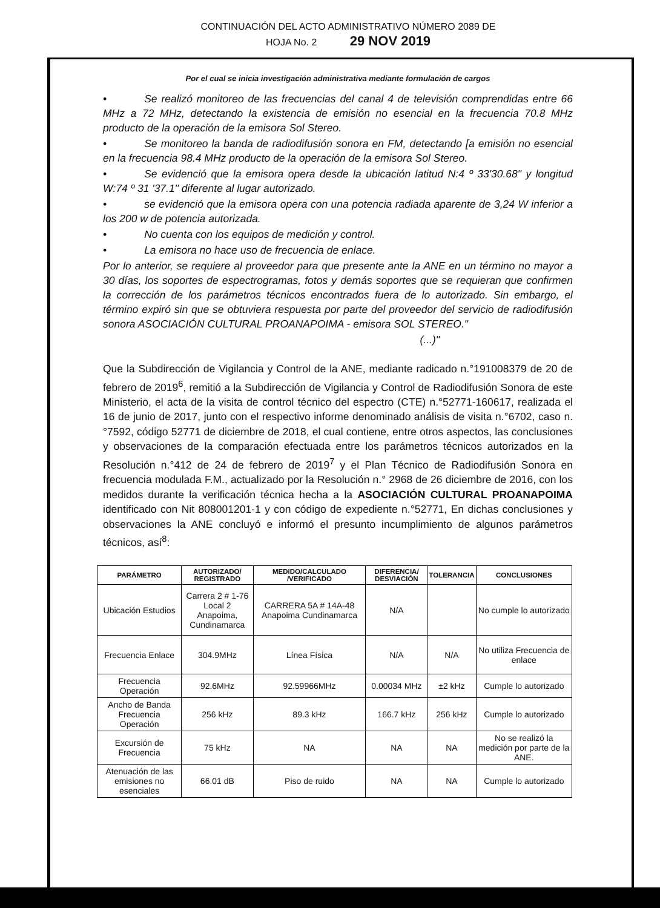CONTINUACIÓN DEL ACTO ADMINISTRATIVO NÚMERO 2089 DE
HOJA No. 2 29 NOV 2019
Por el cual se inicia investigación administrativa mediante formulación de cargos
• Se realizó monitoreo de las frecuencias del canal 4 de televisión comprendidas entre 66 MHz a 72 MHz, detectando la existencia de emisión no esencial en la frecuencia 70.8 MHz producto de la operación de la emisora Sol Stereo.
• Se monitoreo la banda de radiodifusión sonora en FM, detectando [a emisión no esencial en la frecuencia 98.4 MHz producto de la operación de la emisora Sol Stereo.
• Se evidenció que la emisora opera desde la ubicación latitud N:4 º 33'30.68" y longitud W:74 º 31 '37.1" diferente al lugar autorizado.
• se evidenció que la emisora opera con una potencia radiada aparente de 3,24 W inferior a los 200 w de potencia autorizada.
• No cuenta con los equipos de medición y control.
• La emisora no hace uso de frecuencia de enlace.
Por lo anterior, se requiere al proveedor para que presente ante la ANE en un término no mayor a 30 días, los soportes de espectrogramas, fotos y demás soportes que se requieran que confirmen la corrección de los parámetros técnicos encontrados fuera de lo autorizado. Sin embargo, el término expiró sin que se obtuviera respuesta por parte del proveedor del servicio de radiodifusión sonora ASOCIACIÓN CULTURAL PROANAPOIMA - emisora SOL STEREO."
(...)"
Que la Subdirección de Vigilancia y Control de la ANE, mediante radicado n.°191008379 de 20 de febrero de 2019<sup>6</sup>, remitió a la Subdirección de Vigilancia y Control de Radiodifusión Sonora de este Ministerio, el acta de la visita de control técnico del espectro (CTE) n.°52771-160617, realizada el 16 de junio de 2017, junto con el respectivo informe denominado análisis de visita n.°6702, caso n.°7592, código 52771 de diciembre de 2018, el cual contiene, entre otros aspectos, las conclusiones y observaciones de la comparación efectuada entre los parámetros técnicos autorizados en la Resolución n.°412 de 24 de febrero de 2019<sup>7</sup> y el Plan Técnico de Radiodifusión Sonora en frecuencia modulada F.M., actualizado por la Resolución n.° 2968 de 26 diciembre de 2016, con los medidos durante la verificación técnica hecha a la ASOCIACIÓN CULTURAL PROANAPOIMA identificado con Nit 808001201-1 y con código de expediente n.°52771, En dichas conclusiones y observaciones la ANE concluyó e informó el presunto incumplimiento de algunos parámetros técnicos, así<sup>8</sup>:
| PARÁMETRO | AUTORIZADO/ REGISTRADO | MEDIDO/CALCULADO /VERIFICADO | DIFERENCIA/ DESVIACIÓN | TOLERANCIA | CONCLUSIONES |
| --- | --- | --- | --- | --- | --- |
| Ubicación Estudios | Carrera 2 # 1-76 Local 2 Anapoima, Cundinamarca | CARRERA 5A # 14A-48 Anapoima Cundinamarca | N/A | | No cumple lo autorizado |
| Frecuencia Enlace | 304.9MHz | Línea Física | N/A | N/A | No utiliza Frecuencia de enlace |
| Frecuencia Operación | 92.6MHz | 92.59966MHz | 0.00034 MHz | ±2 kHz | Cumple lo autorizado |
| Ancho de Banda Frecuencia Operación | 256 kHz | 89.3 kHz | 166.7 kHz | 256 kHz | Cumple lo autorizado |
| Excursión de Frecuencia | 75 kHz | NA | NA | NA | No se realizó la medición por parte de la ANE. |
| Atenuación de las emisiones no esenciales | 66.01 dB | Piso de ruido | NA | NA | Cumple lo autorizado |